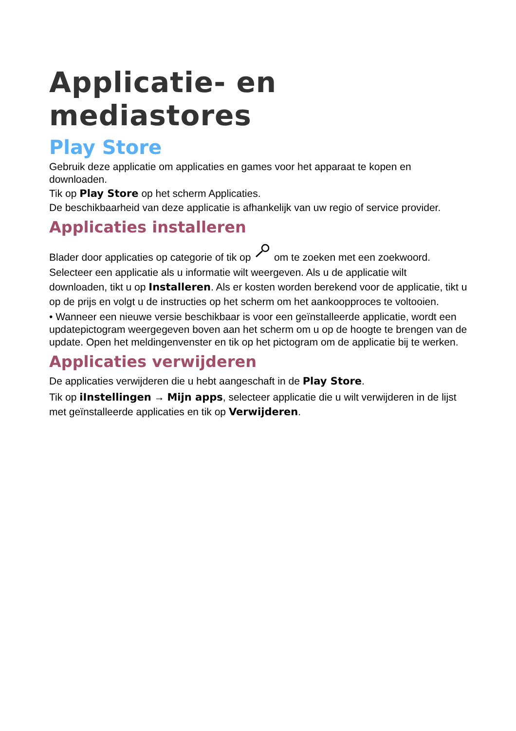Applicatie- en mediastores
Play Store
Gebruik deze applicatie om applicaties en games voor het apparaat te kopen en downloaden.
Tik op Play Store op het scherm Applicaties.
De beschikbaarheid van deze applicatie is afhankelijk van uw regio of service provider.
Applicaties installeren
Blader door applicaties op categorie of tik op om te zoeken met een zoekwoord.
Selecteer een applicatie als u informatie wilt weergeven. Als u de applicatie wilt downloaden, tikt u op Installeren. Als er kosten worden berekend voor de applicatie, tikt u op de prijs en volgt u de instructies op het scherm om het aankoopproces te voltooien.
• Wanneer een nieuwe versie beschikbaar is voor een geïnstalleerde applicatie, wordt een updatepictogram weergegeven boven aan het scherm om u op de hoogte te brengen van de update. Open het meldingenvenster en tik op het pictogram om de applicatie bij te werken.
Applicaties verwijderen
De applicaties verwijderen die u hebt aangeschaft in de Play Store.
Tik op iInstellingen → Mijn apps, selecteer applicatie die u wilt verwijderen in de lijst met geïnstalleerde applicaties en tik op Verwijderen.